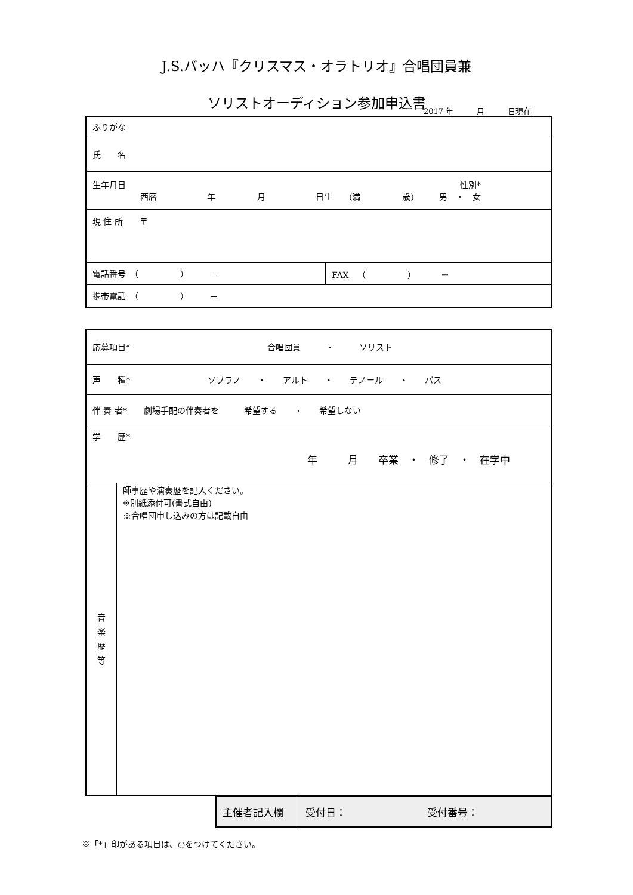J.S.バッハ『クリスマス・オラトリオ』合唱団員兼
ソリストオーディション参加申込書
2017 年　　　月　　　日現在
| ふりがな | |
| 氏 名 | |
| 生年月日 性別* 西暦 年 月 日生 (満 歳) 男 ・ 女 | |
| 現 住 所 〒 | |
| 電話番号 （ ） － | FAX （ ） － |
| 携帯電話 （ ） － | |
| 応募項目* 合唱団員 ・ ソリスト | |
| 声 種* ソプラノ ・ アルト ・ テノール ・ バス | |
| 伴 奏 者* 劇場手配の伴奏者を 希望する ・ 希望しない | |
| 学 歴* 年 月 卒業 ・ 修了 ・ 在学中 | |
| 音 楽 歴 等 | 師事歴や演奏歴を記入ください。 ※別紙添付可(書式自由) ※合唱団申し込みの方は記載自由 |
| 主催者記入欄 | 受付日： 受付番号： |
※「*」印がある項目は、○をつけてください。